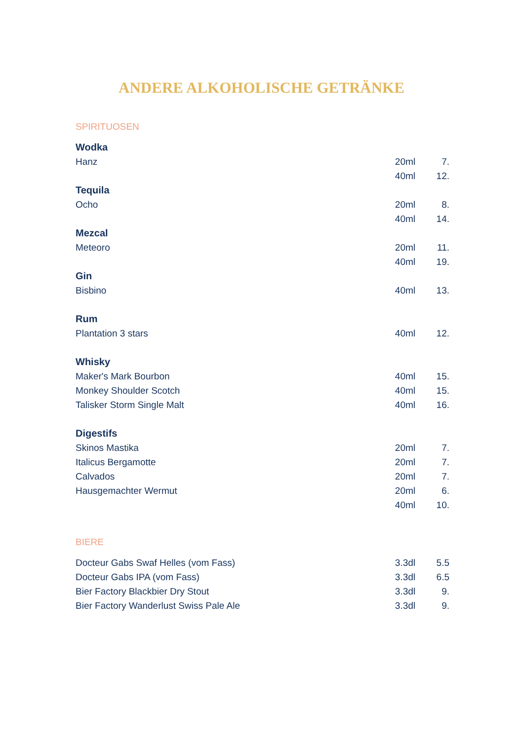ANDERE ALKOHOLISCHE GETRÄNKE
SPIRITUOSEN
| Wodka | | |
| --- | --- | --- |
| Hanz | 20ml | 7. |
| | 40ml | 12. |
| Tequila | | |
| Ocho | 20ml | 8. |
| | 40ml | 14. |
| Mezcal | | |
| Meteoro | 20ml | 11. |
| | 40ml | 19. |
| Gin | | |
| Bisbino | 40ml | 13. |
| Rum | | |
| Plantation 3 stars | 40ml | 12. |
| Whisky | | |
| Maker's Mark Bourbon | 40ml | 15. |
| Monkey Shoulder Scotch | 40ml | 15. |
| Talisker Storm Single Malt | 40ml | 16. |
| Digestifs | | |
| Skinos Mastika | 20ml | 7. |
| Italicus Bergamotte | 20ml | 7. |
| Calvados | 20ml | 7. |
| Hausgemachter Wermut | 20ml | 6. |
| | 40ml | 10. |
BIERE
| Docteur Gabs Swaf Helles (vom Fass) | 3.3dl | 5.5 |
| Docteur Gabs IPA (vom Fass) | 3.3dl | 6.5 |
| Bier Factory Blackbier Dry Stout | 3.3dl | 9. |
| Bier Factory Wanderlust Swiss Pale Ale | 3.3dl | 9. |